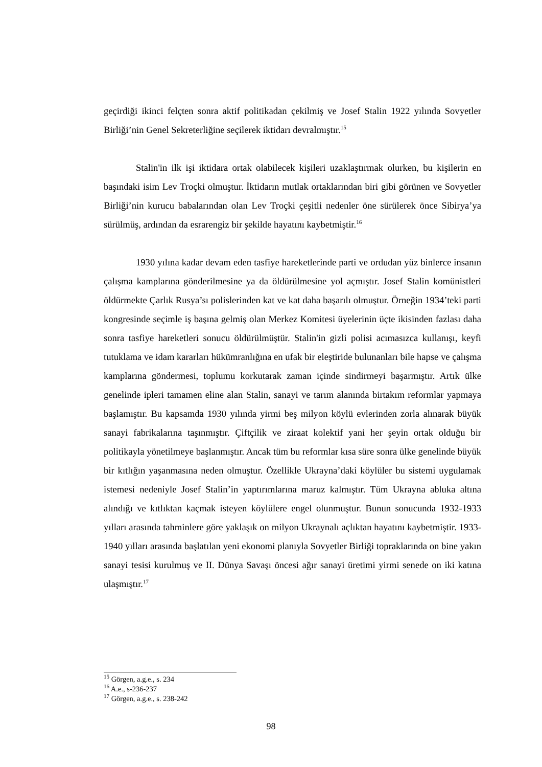geçirdiği ikinci felçten sonra aktif politikadan çekilmiş ve Josef Stalin 1922 yılında Sovyetler Birliği’nin Genel Sekreterliğine seçilerek iktidarı devralmıştır.<sup>15</sup>
Stalin'in ilk işi iktidara ortak olabilecek kişileri uzaklaştırmak olurken, bu kişilerin en başındaki isim Lev Troçki olmuştur. İktidarın mutlak ortaklarından biri gibi görünen ve Sovyetler Birliği’nin kurucu babalarından olan Lev Troçki çeşitli nedenler öne sürülerek önce Sibirya’ya sürülmüş, ardından da esrarengiz bir şekilde hayatını kaybetmiştir.<sup>16</sup>
1930 yılına kadar devam eden tasfiye hareketlerinde parti ve ordudan yüz binlerce insanın çalışma kamplarına gönderilmesine ya da öldürülmesine yol açmıştır. Josef Stalin komünistleri öldürmekte Çarlık Rusya’sı polislerinden kat ve kat daha başarılı olmuştur. Örneğin 1934’teki parti kongresinde seçimle iş başına gelmiş olan Merkez Komitesi üyelerinin üçte ikisinden fazlası daha sonra tasfiye hareketleri sonucu öldürülmüştür. Stalin'in gizli polisi acımasızca kullanışı, keyfi tutuklama ve idam kararları hükümranlığına en ufak bir eleştiride bulunanları bile hapse ve çalışma kamplarına göndermesi, toplumu korkutarak zaman içinde sindirmeyi başarmıştır. Artık ülke genelinde ipleri tamamen eline alan Stalin, sanayi ve tarım alanında birtakım reformlar yapmaya başlamıştır. Bu kapsamda 1930 yılında yirmi beş milyon köylü evlerinden zorla alınarak büyük sanayi fabrikalarına taşınmıştır. Çiftçilik ve ziraat kolektif yani her şeyin ortak olduğu bir politikayla yönetilmeye başlanmıştır. Ancak tüm bu reformlar kısa süre sonra ülke genelinde büyük bir kıtlığın yaşanmasına neden olmuştur. Özellikle Ukrayna’daki köylüler bu sistemi uygulamak istemesi nedeniyle Josef Stalin’in yaptırımlarına maruz kalmıştır. Tüm Ukrayna abluka altına alındığı ve kıtlıktan kaçmak isteyen köylülere engel olunmuştur. Bunun sonucunda 1932-1933 yılları arasında tahminlere göre yaklaşık on milyon Ukraynalı açlıktan hayatını kaybetmiştir. 1933-1940 yılları arasında başlatılan yeni ekonomi planıyla Sovyetler Birliği topraklarında on bine yakın sanayi tesisi kurulmuş ve II. Dünya Savaşı öncesi ağır sanayi üretimi yirmi senede on iki katına ulaşmıştır.<sup>17</sup>
<sup>15</sup> Görgen, a.g.e., s. 234
<sup>16</sup> A.e., s-236-237
<sup>17</sup> Görgen, a.g.e., s. 238-242
98